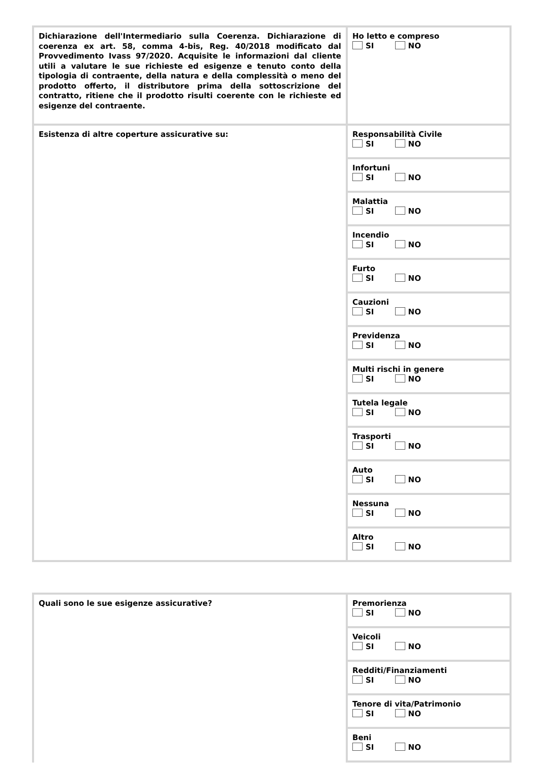| Dichiarazione dell'Intermediario sulla Coerenza. Dichiarazione di coerenza ex art. 58, comma 4-bis, Reg. 40/2018 modificato dal Provvedimento Ivass 97/2020. Acquisite le informazioni dal cliente utili a valutare le sue richieste ed esigenze e tenuto conto della tipologia di contraente, della natura e della complessità o meno del prodotto offerto, il distributore prima della sottoscrizione del contratto, ritiene che il prodotto risulti coerente con le richieste ed esigenze del contraente. | Ho letto e compreso SI NO |
| Esistenza di altre coperture assicurative su: | Responsabilità Civile SI NO |
| | Infortuni SI NO |
| | Malattia SI NO |
| | Incendio SI NO |
| | Furto SI NO |
| | Cauzioni SI NO |
| | Previdenza SI NO |
| | Multi rischi in genere SI NO |
| | Tutela legale SI NO |
| | Trasporti SI NO |
| | Auto SI NO |
| | Nessuna SI NO |
| | Altro SI NO |
| Quali sono le sue esigenze assicurative? | Premorienza SI NO |
| | Veicoli SI NO |
| | Redditi/Finanziamenti SI NO |
| | Tenore di vita/Patrimonio SI NO |
| | Beni SI NO |